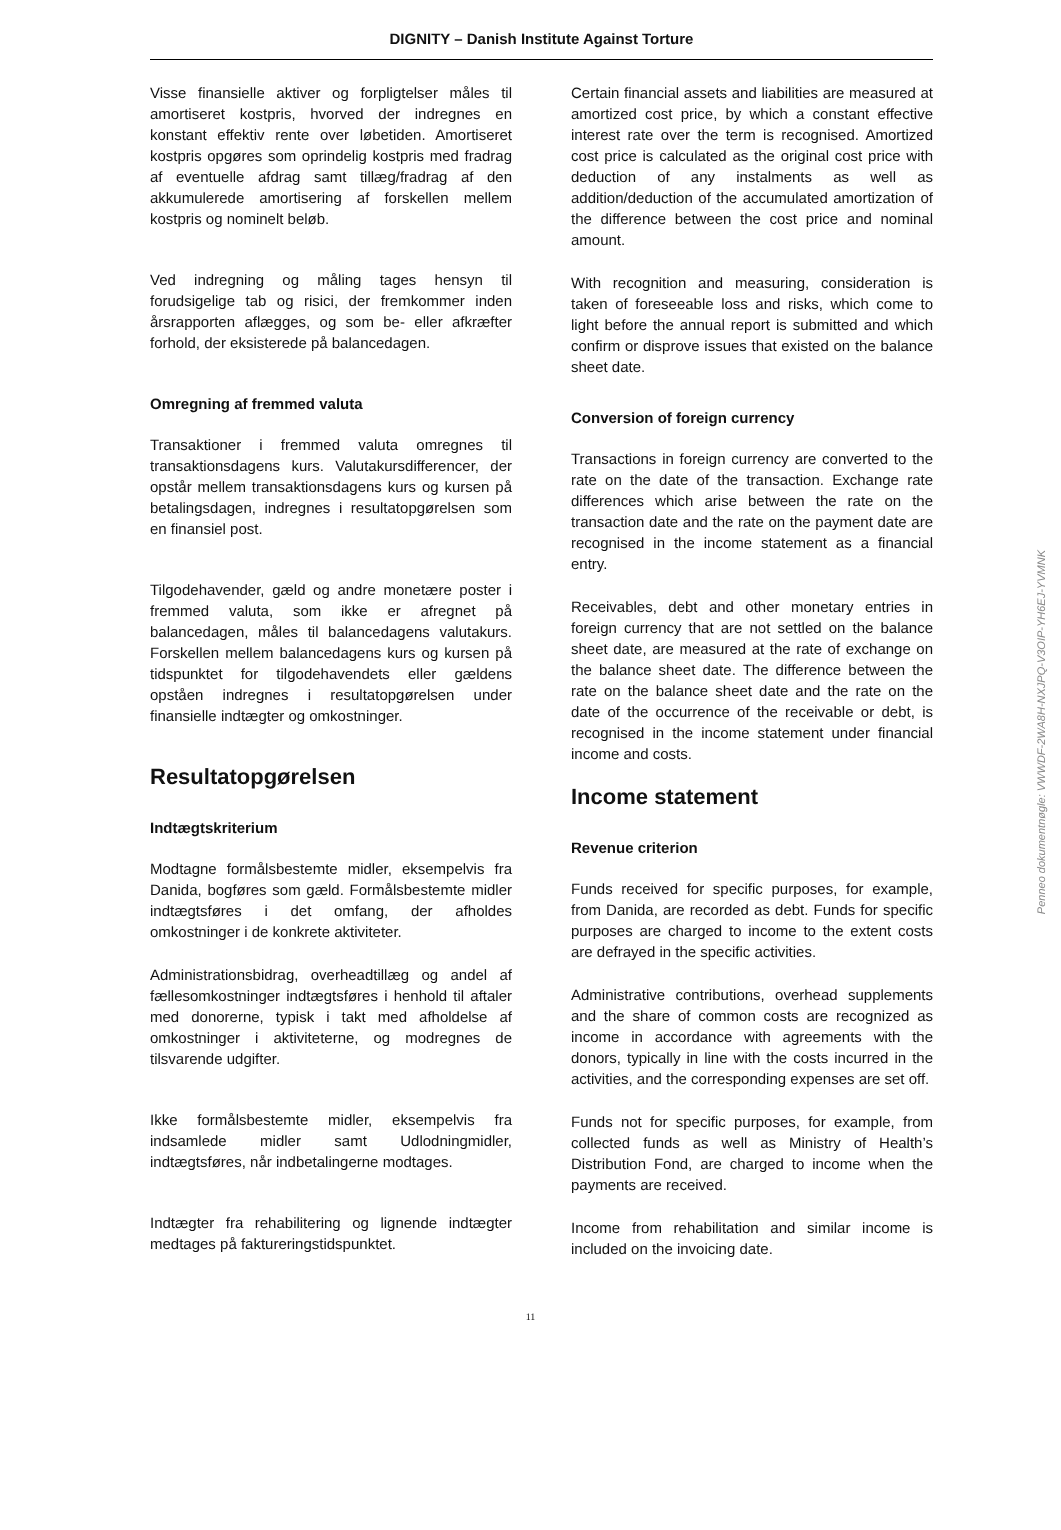DIGNITY – Danish Institute Against Torture
Visse finansielle aktiver og forpligtelser måles til amortiseret kostpris, hvorved der indregnes en konstant effektiv rente over løbetiden. Amortiseret kostpris opgøres som oprindelig kostpris med fradrag af eventuelle afdrag samt tillæg/fradrag af den akkumulerede amortisering af forskellen mellem kostpris og nominelt beløb.
Ved indregning og måling tages hensyn til forudsigelige tab og risici, der fremkommer inden årsrapporten aflægges, og som be- eller afkræfter forhold, der eksisterede på balancedagen.
Omregning af fremmed valuta
Transaktioner i fremmed valuta omregnes til transaktionsdagens kurs. Valutakursdifferencer, der opstår mellem transaktionsdagens kurs og kursen på betalingsdagen, indregnes i resultatopgørelsen som en finansiel post.
Tilgodehavender, gæld og andre monetære poster i fremmed valuta, som ikke er afregnet på balancedagen, måles til balancedagens valutakurs. Forskellen mellem balancedagens kurs og kursen på tidspunktet for tilgodehavendets eller gældens opståen indregnes i resultatopgørelsen under finansielle indtægter og omkostninger.
Resultatopgørelsen
Indtægtskriterium
Modtagne formålsbestemte midler, eksempelvis fra Danida, bogføres som gæld. Formålsbestemte midler indtægtsføres i det omfang, der afholdes omkostninger i de konkrete aktiviteter.
Administrationsbidrag, overheadtillæg og andel af fællesomkostninger indtægtsføres i henhold til aftaler med donorerne, typisk i takt med afholdelse af omkostninger i aktiviteterne, og modregnes de tilsvarende udgifter.
Ikke formålsbestemte midler, eksempelvis fra indsamlede midler samt Udlodningmidler, indtægtsføres, når indbetalingerne modtages.
Indtægter fra rehabilitering og lignende indtægter medtages på faktureringstidspunktet.
Certain financial assets and liabilities are measured at amortized cost price, by which a constant effective interest rate over the term is recognised. Amortized cost price is calculated as the original cost price with deduction of any instalments as well as addition/deduction of the accumulated amortization of the difference between the cost price and nominal amount.
With recognition and measuring, consideration is taken of foreseeable loss and risks, which come to light before the annual report is submitted and which confirm or disprove issues that existed on the balance sheet date.
Conversion of foreign currency
Transactions in foreign currency are converted to the rate on the date of the transaction. Exchange rate differences which arise between the rate on the transaction date and the rate on the payment date are recognised in the income statement as a financial entry.
Receivables, debt and other monetary entries in foreign currency that are not settled on the balance sheet date, are measured at the rate of exchange on the balance sheet date. The difference between the rate on the balance sheet date and the rate on the date of the occurrence of the receivable or debt, is recognised in the income statement under financial income and costs.
Income statement
Revenue criterion
Funds received for specific purposes, for example, from Danida, are recorded as debt. Funds for specific purposes are charged to income to the extent costs are defrayed in the specific activities.
Administrative contributions, overhead supplements and the share of common costs are recognized as income in accordance with agreements with the donors, typically in line with the costs incurred in the activities, and the corresponding expenses are set off.
Funds not for specific purposes, for example, from collected funds as well as Ministry of Health’s Distribution Fond, are charged to income when the payments are received.
Income from rehabilitation and similar income is included on the invoicing date.
11
Penneo dokumentnøgle: VWWDF-2WA8H-NXJPQ-V3OIP-YH6EJ-YVMNK